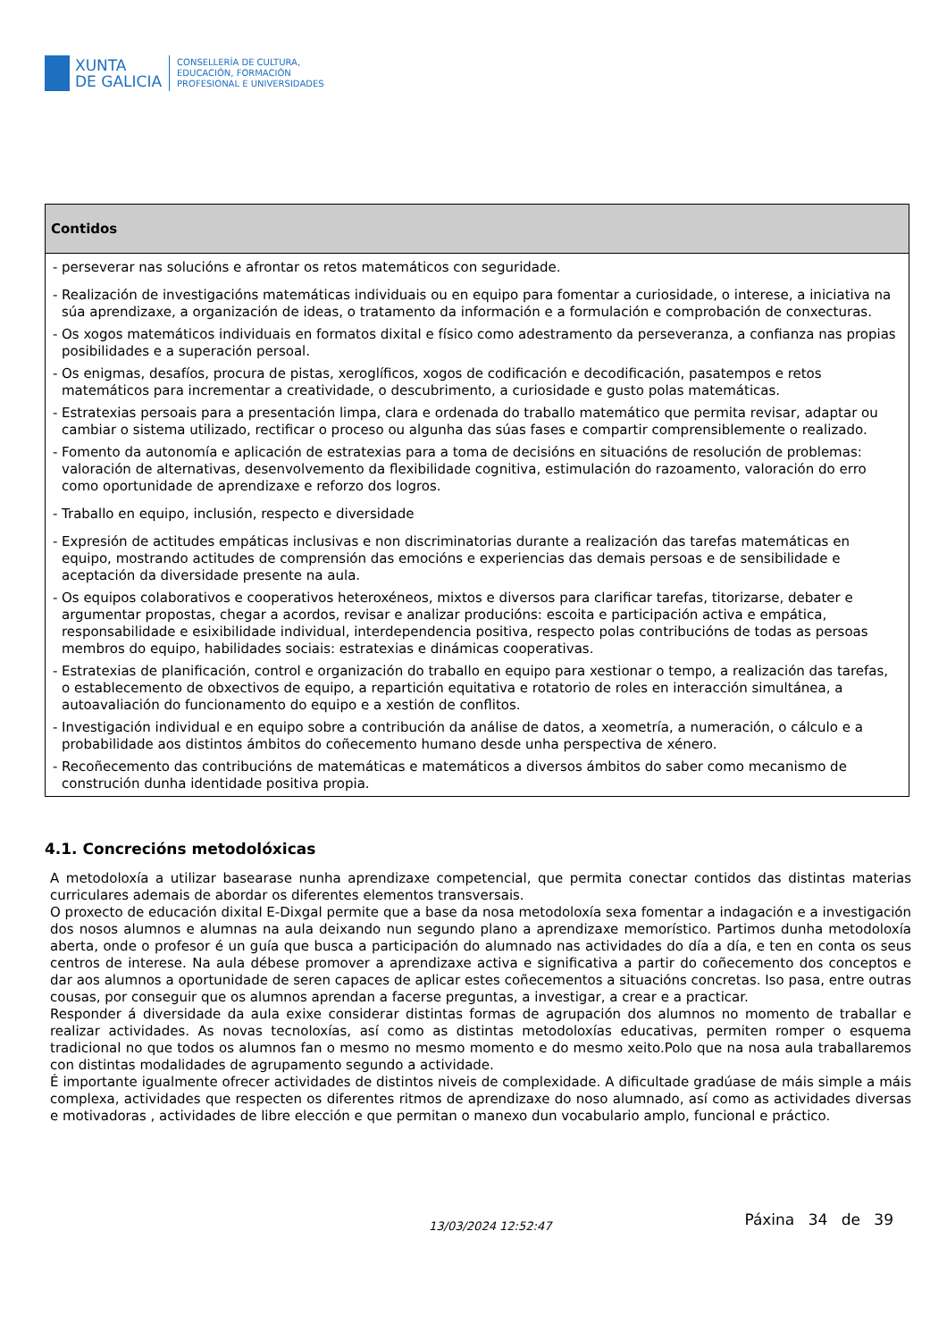XUNTA
DE GALICIA
CONSELLERÍA DE CULTURA,
EDUCACIÓN, FORMACIÓN
PROFESIONAL E UNIVERSIDADES
| Contidos |
| --- |
| - perseverar nas solucións e afrontar os retos matemáticos con seguridade. - Realización de investigacións matemáticas individuais ou en equipo para fomentar a curiosidade, o interese, a iniciativa na súa aprendizaxe, a organización de ideas, o tratamento da información e a formulación e comprobación de conxecturas. - Os xogos matemáticos individuais en formatos dixital e físico como adestramento da perseveranza, a confianza nas propias posibilidades e a superación persoal. - Os enigmas, desafíos, procura de pistas, xeroglíficos, xogos de codificación e decodificación, pasatempos e retos matemáticos para incrementar a creatividade, o descubrimento, a curiosidade e gusto polas matemáticas. - Estratexias persoais para a presentación limpa, clara e ordenada do traballo matemático que permita revisar, adaptar ou cambiar o sistema utilizado, rectificar o proceso ou algunha das súas fases e compartir comprensiblemente o realizado. - Fomento da autonomía e aplicación de estratexias para a toma de decisións en situacións de resolución de problemas: valoración de alternativas, desenvolvemento da flexibilidade cognitiva, estimulación do razoamento, valoración do erro como oportunidade de aprendizaxe e reforzo dos logros. - Traballo en equipo, inclusión, respecto e diversidade - Expresión de actitudes empáticas inclusivas e non discriminatorias durante a realización das tarefas matemáticas en equipo, mostrando actitudes de comprensión das emocións e experiencias das demais persoas e de sensibilidade e aceptación da diversidade presente na aula. - Os equipos colaborativos e cooperativos heteroxéneos, mixtos e diversos para clarificar tarefas, titorizarse, debater e argumentar propostas, chegar a acordos, revisar e analizar producións: escoita e participación activa e empática, responsabilidade e esixibilidade individual, interdependencia positiva, respecto polas contribucións de todas as persoas membros do equipo, habilidades sociais: estratexias e dinámicas cooperativas. - Estratexias de planificación, control e organización do traballo en equipo para xestionar o tempo, a realización das tarefas, o establecemento de obxectivos de equipo, a repartición equitativa e rotatorio de roles en interacción simultánea, a autoavaliación do funcionamento do equipo e a xestión de conflitos. - Investigación individual e en equipo sobre a contribución da análise de datos, a xeometría, a numeración, o cálculo e a probabilidade aos distintos ámbitos do coñecemento humano desde unha perspectiva de xénero. - Recoñecemento das contribucións de matemáticas e matemáticos a diversos ámbitos do saber como mecanismo de construción dunha identidade positiva propia. |
4.1. Concrecións metodolóxicas
A metodoloxía a utilizar basearase nunha aprendizaxe competencial, que permita conectar contidos das distintas materias curriculares ademais de abordar os diferentes elementos transversais.
O proxecto de educación dixital E-Dixgal permite que a base da nosa metodoloxía sexa fomentar a indagación e a investigación dos nosos alumnos e alumnas na aula deixando nun segundo plano a aprendizaxe memorístico. Partimos dunha metodoloxía aberta, onde o profesor é un guía que busca a participación do alumnado nas actividades do día a día, e ten en conta os seus centros de interese. Na aula débese promover a aprendizaxe activa e significativa a partir do coñecemento dos conceptos e dar aos alumnos a oportunidade de seren capaces de aplicar estes coñecementos a situacións concretas. Iso pasa, entre outras cousas, por conseguir que os alumnos aprendan a facerse preguntas, a investigar, a crear e a practicar.
Responder á diversidade da aula exixe considerar distintas formas de agrupación dos alumnos no momento de traballar e realizar actividades. As novas tecnoloxías, así como as distintas metodoloxías educativas, permiten romper o esquema tradicional no que todos os alumnos fan o mesmo no mesmo momento e do mesmo xeito.Polo que na nosa aula traballaremos con distintas modalidades de agrupamento segundo a actividade.
É importante igualmente ofrecer actividades de distintos niveis de complexidade. A dificultade gradúase de máis simple a máis complexa, actividades que respecten os diferentes ritmos de aprendizaxe do noso alumnado, así como as actividades diversas e motivadoras , actividades de libre elección e que permitan o manexo dun vocabulario amplo, funcional e práctico.
13/03/2024 12:52:47
Páxina 34 de 39